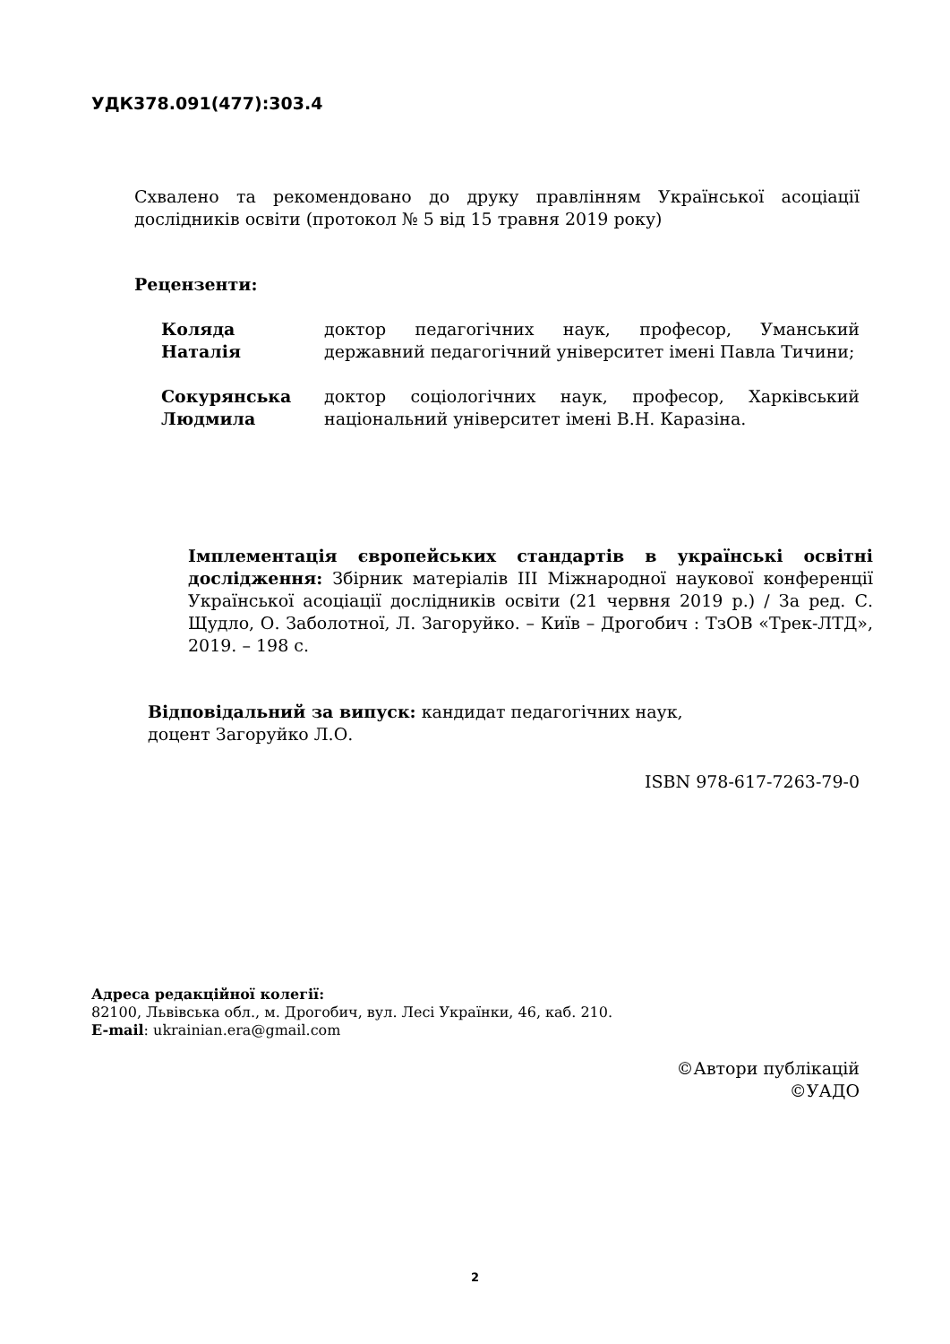УДК378.091(477):303.4
Схвалено та рекомендовано до друку правлінням Української асоціації дослідників освіти (протокол № 5 від 15 травня 2019 року)
Рецензенти:
| Коляда Наталія | доктор педагогічних наук, професор, Уманський державний педагогічний університет імені Павла Тичини; |
| Сокурянська Людмила | доктор соціологічних наук, професор, Харківський національний університет імені В.Н. Каразіна. |
Імплементація європейських стандартів в українські освітні дослідження: Збірник матеріалів ІІІ Міжнародної наукової конференції Української асоціації дослідників освіти (21 червня 2019 р.) / За ред. С. Щудло, О. Заболотної, Л. Загоруйко. – Київ – Дрогобич : ТзОВ «Трек-ЛТД», 2019. – 198 с.
Відповідальний за випуск: кандидат педагогічних наук,
доцент Загоруйко Л.О.
ISBN 978-617-7263-79-0
Адреса редакційної колегії:
82100, Львівська обл., м. Дрогобич, вул. Лесі Українки, 46, каб. 210.
E-mail: ukrainian.era@gmail.com
©Автори публікацій
©УАДО
2